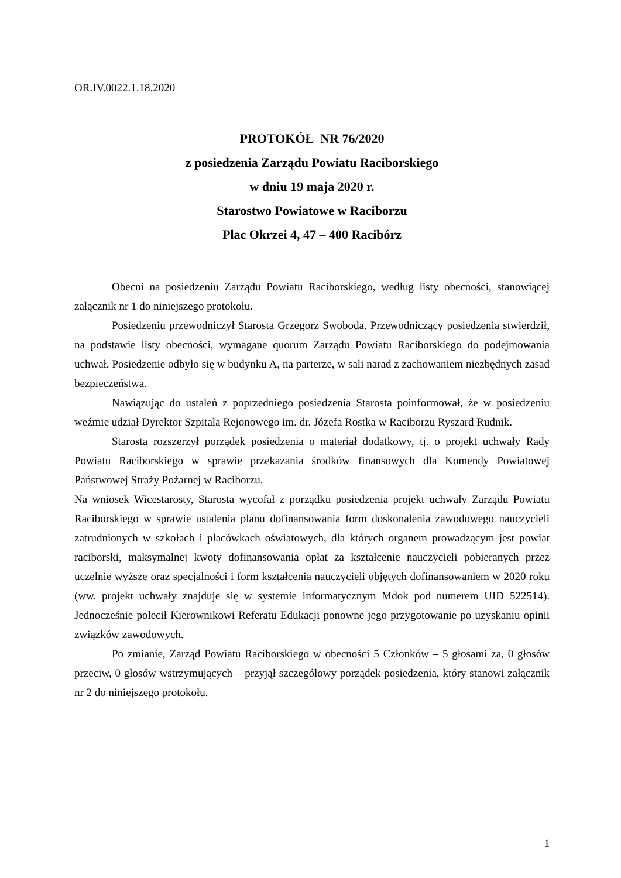OR.IV.0022.1.18.2020
PROTOKÓŁ NR 76/2020
z posiedzenia Zarządu Powiatu Raciborskiego
w dniu 19 maja 2020 r.
Starostwo Powiatowe w Raciborzu
Plac Okrzei 4, 47 – 400 Racibórz
Obecni na posiedzeniu Zarządu Powiatu Raciborskiego, według listy obecności, stanowiącej załącznik nr 1 do niniejszego protokołu.
Posiedzeniu przewodniczył Starosta Grzegorz Swoboda. Przewodniczący posiedzenia stwierdził, na podstawie listy obecności, wymagane quorum Zarządu Powiatu Raciborskiego do podejmowania uchwał. Posiedzenie odbyło się w budynku A, na parterze, w sali narad z zachowaniem niezbędnych zasad bezpieczeństwa.
Nawiązując do ustaleń z poprzedniego posiedzenia Starosta poinformował, że w posiedzeniu weźmie udział Dyrektor Szpitala Rejonowego im. dr. Józefa Rostka w Raciborzu Ryszard Rudnik.
Starosta rozszerzył porządek posiedzenia o materiał dodatkowy, tj. o projekt uchwały Rady Powiatu Raciborskiego w sprawie przekazania środków finansowych dla Komendy Powiatowej Państwowej Straży Pożarnej w Raciborzu.
Na wniosek Wicestarosty, Starosta wycofał z porządku posiedzenia projekt uchwały Zarządu Powiatu Raciborskiego w sprawie ustalenia planu dofinansowania form doskonalenia zawodowego nauczycieli zatrudnionych w szkołach i placówkach oświatowych, dla których organem prowadzącym jest powiat raciborski, maksymalnej kwoty dofinansowania opłat za kształcenie nauczycieli pobieranych przez uczelnie wyższe oraz specjalności i form kształcenia nauczycieli objętych dofinansowaniem w 2020 roku (ww. projekt uchwały znajduje się w systemie informatycznym Mdok pod numerem UID 522514). Jednocześnie polecił Kierownikowi Referatu Edukacji ponowne jego przygotowanie po uzyskaniu opinii związków zawodowych.
Po zmianie, Zarząd Powiatu Raciborskiego w obecności 5 Członków – 5 głosami za, 0 głosów przeciw, 0 głosów wstrzymujących – przyjął szczegółowy porządek posiedzenia, który stanowi załącznik nr 2 do niniejszego protokołu.
1